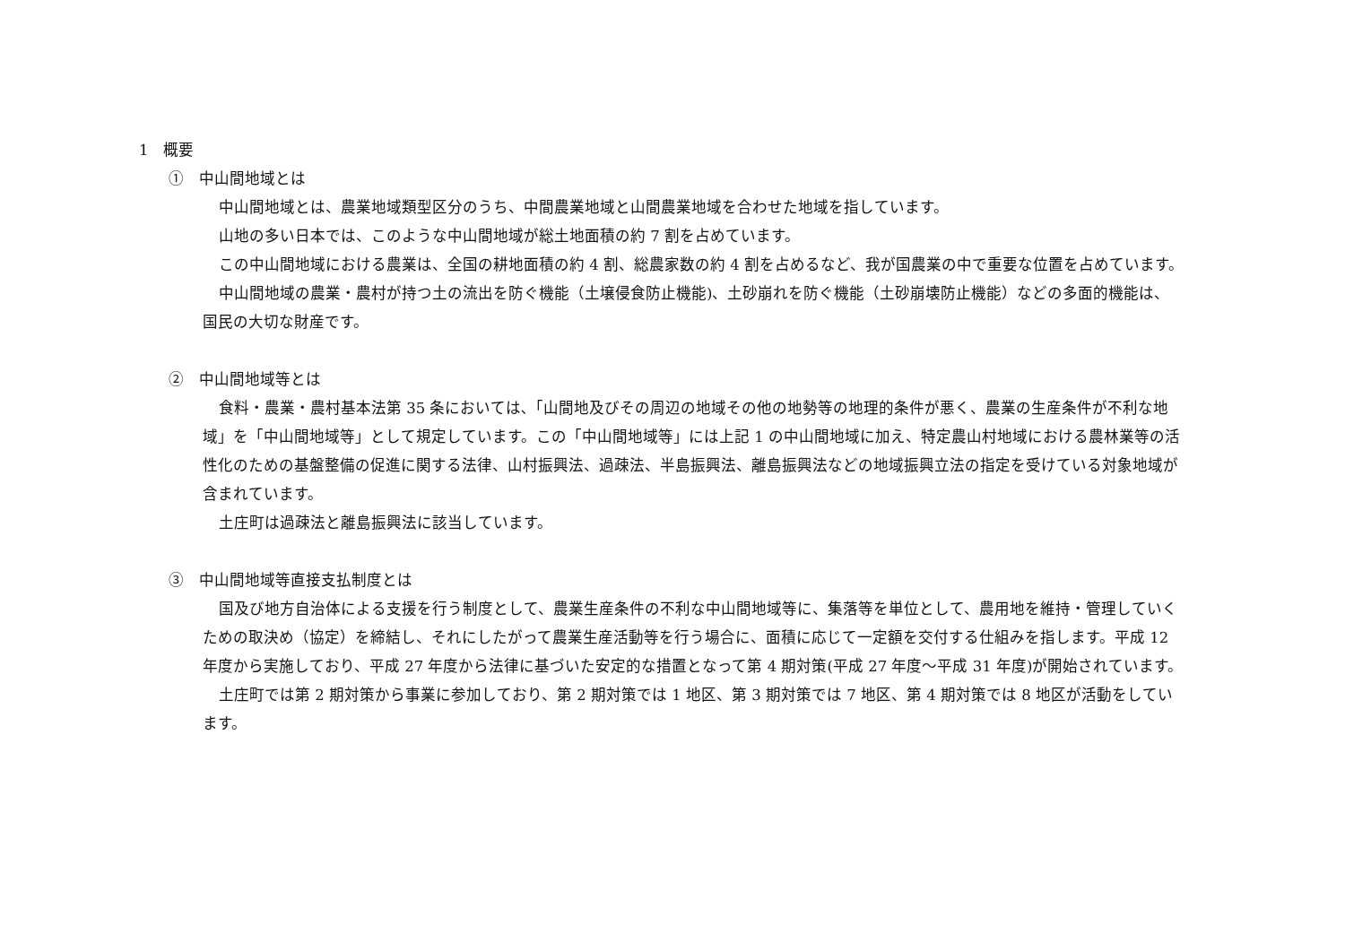1　概要
①　中山間地域とは
中山間地域とは、農業地域類型区分のうち、中間農業地域と山間農業地域を合わせた地域を指しています。
山地の多い日本では、このような中山間地域が総土地面積の約 7 割を占めています。
この中山間地域における農業は、全国の耕地面積の約 4 割、総農家数の約 4 割を占めるなど、我が国農業の中で重要な位置を占めています。
中山間地域の農業・農村が持つ土の流出を防ぐ機能（土壌侵食防止機能)、土砂崩れを防ぐ機能（土砂崩壊防止機能）などの多面的機能は、国民の大切な財産です。
②　中山間地域等とは
食料・農業・農村基本法第 35 条においては､「山間地及びその周辺の地域その他の地勢等の地理的条件が悪く、農業の生産条件が不利な地域」を「中山間地域等」として規定しています。この「中山間地域等」には上記 1 の中山間地域に加え、特定農山村地域における農林業等の活性化のための基盤整備の促進に関する法律、山村振興法、過疎法、半島振興法、離島振興法などの地域振興立法の指定を受けている対象地域が含まれています。
土庄町は過疎法と離島振興法に該当しています。
③　中山間地域等直接支払制度とは
国及び地方自治体による支援を行う制度として、農業生産条件の不利な中山間地域等に、集落等を単位として、農用地を維持・管理していくための取決め（協定）を締結し、それにしたがって農業生産活動等を行う場合に、面積に応じて一定額を交付する仕組みを指します。平成 12 年度から実施しており、平成 27 年度から法律に基づいた安定的な措置となって第 4 期対策(平成 27 年度～平成 31 年度)が開始されています。
土庄町では第 2 期対策から事業に参加しており、第 2 期対策では 1 地区、第 3 期対策では 7 地区、第 4 期対策では 8 地区が活動をしています。